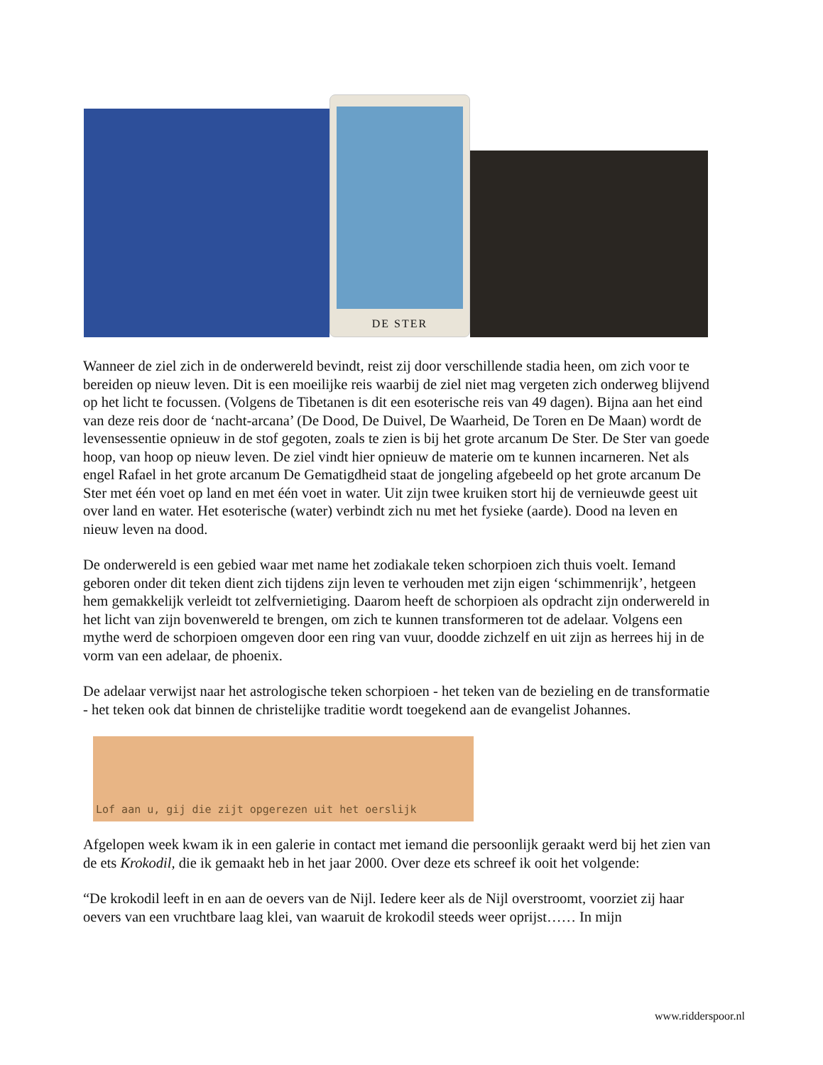DE STER
Wanneer de ziel zich in de onderwereld bevindt, reist zij door verschillende stadia heen, om zich voor te bereiden op nieuw leven. Dit is een moeilijke reis waarbij de ziel niet mag vergeten zich onderweg blijvend op het licht te focussen. (Volgens de Tibetanen is dit een esoterische reis van 49 dagen). Bijna aan het eind van deze reis door de ‘nacht-arcana’ (De Dood, De Duivel, De Waarheid, De Toren en De Maan) wordt de levensessentie opnieuw in de stof gegoten, zoals te zien is bij het grote arcanum De Ster. De Ster van goede hoop, van hoop op nieuw leven. De ziel vindt hier opnieuw de materie om te kunnen incarneren. Net als engel Rafael in het grote arcanum De Gematigdheid staat de jongeling afgebeeld op het grote arcanum De Ster met één voet op land en met één voet in water. Uit zijn twee kruiken stort hij de vernieuwde geest uit over land en water. Het esoterische (water) verbindt zich nu met het fysieke (aarde). Dood na leven en nieuw leven na dood.
De onderwereld is een gebied waar met name het zodiakale teken schorpioen zich thuis voelt. Iemand geboren onder dit teken dient zich tijdens zijn leven te verhouden met zijn eigen ‘schimmenrijk’, hetgeen hem gemakkelijk verleidt tot zelfvernietiging. Daarom heeft de schorpioen als opdracht zijn onderwereld in het licht van zijn bovenwereld te brengen, om zich te kunnen transformeren tot de adelaar. Volgens een mythe werd de schorpioen omgeven door een ring van vuur, doodde zichzelf en uit zijn as herrees hij in de vorm van een adelaar, de phoenix.
De adelaar verwijst naar het astrologische teken schorpioen - het teken van de bezieling en de transformatie - het teken ook dat binnen de christelijke traditie wordt toegekend aan de evangelist Johannes.
Lof aan u, gij die zijt opgerezen uit het oerslijk
Afgelopen week kwam ik in een galerie in contact met iemand die persoonlijk geraakt werd bij het zien van de ets Krokodil, die ik gemaakt heb in het jaar 2000. Over deze ets schreef ik ooit het volgende:
“De krokodil leeft in en aan de oevers van de Nijl. Iedere keer als de Nijl overstroomt, voorziet zij haar oevers van een vruchtbare laag klei, van waaruit de krokodil steeds weer oprijst…… In mijn
www.ridderspoor.nl